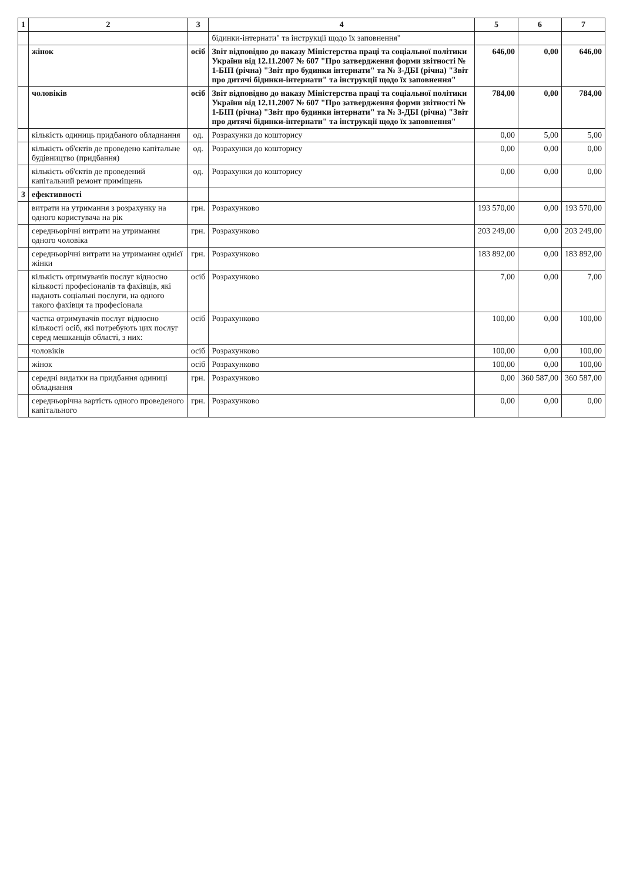| 1 | 2 | 3 | 4 | 5 | 6 | 7 |
| --- | --- | --- | --- | --- | --- | --- |
| | | | бідинки-інтернати" та інструкції щодо їх заповнення" | | | |
| | жінок | осіб | Звіт відповідно до наказу Міністерства праці та соціальної політики України від 12.11.2007 № 607 "Про затвердження форми звітності № 1-БІП (річна) "Звіт про будинки інтернати" та № 3-ДБІ (річна) "Звіт про дитячі бідинки-інтернати" та інструкції щодо їх заповнення" | 646,00 | 0,00 | 646,00 |
| | чоловіків | осіб | Звіт відповідно до наказу Міністерства праці та соціальної політики України від 12.11.2007 № 607 "Про затвердження форми звітності № 1-БІП (річна) "Звіт про будинки інтернати" та № 3-ДБІ (річна) "Звіт про дитячі бідинки-інтернати" та інструкції щодо їх заповнення" | 784,00 | 0,00 | 784,00 |
| | кількість одиниць придбаного обладнання | од. | Розрахунки до кошторису | 0,00 | 5,00 | 5,00 |
| | кількість об'єктів де проведено капітальне будівництво (придбання) | од. | Розрахунки до кошторису | 0,00 | 0,00 | 0,00 |
| | кількість об'єктів де проведений капітальний ремонт приміщень | од. | Розрахунки до кошторису | 0,00 | 0,00 | 0,00 |
| 3 | ефективності | | | | | |
| | витрати на утримання з розрахунку на одного користувача на рік | грн. | Розрахунково | 193 570,00 | 0,00 | 193 570,00 |
| | середньорічні витрати на утримання одного чоловіка | грн. | Розрахунково | 203 249,00 | 0,00 | 203 249,00 |
| | середньорічні витрати на утримання однієї жінки | грн. | Розрахунково | 183 892,00 | 0,00 | 183 892,00 |
| | кількість отримувачів послуг відносно кількості професіоналів та фахівців, які надають соціальні послуги, на одного такого фахівця та професіонала | осіб | Розрахунково | 7,00 | 0,00 | 7,00 |
| | частка отримувачів послуг відносно кількості осіб, які потребують цих послуг серед мешканців області, з них: | осіб | Розрахунково | 100,00 | 0,00 | 100,00 |
| | чоловіків | осіб | Розрахунково | 100,00 | 0,00 | 100,00 |
| | жінок | осіб | Розрахунково | 100,00 | 0,00 | 100,00 |
| | середні видатки на придбання одиниці обладнання | грн. | Розрахунково | 0,00 | 360 587,00 | 360 587,00 |
| | середньорічна вартість одного проведеного капітального | грн. | Розрахунково | 0,00 | 0,00 | 0,00 |